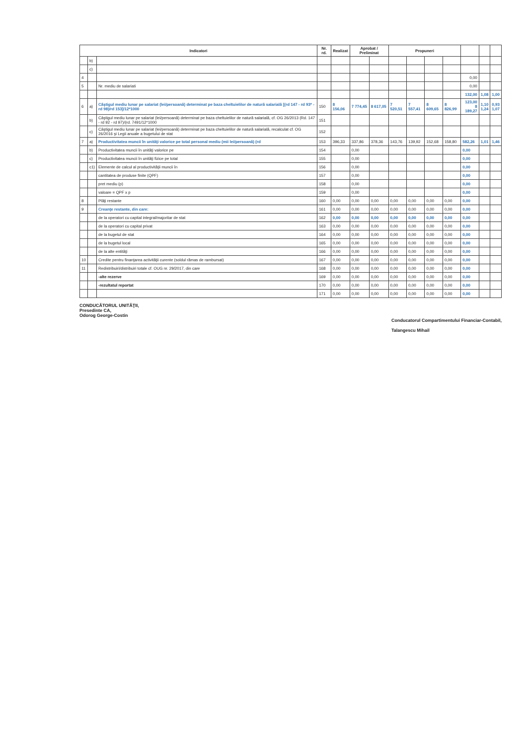| Indicatori | | | Nr. rd. | Realizat | Aprobat / Preliminat | | Propuneri | | | | | | |
| --- | --- | --- | --- | --- | --- | --- | --- | --- | --- | --- | --- | --- | --- |
| | b) | | | | | | | | | | | | |
| | c) | | | | | | | | | | | | |
| 4 | | | | | | | | | | | 0,00 | | |
| 5 | | Nr. mediu de salariati | | | | | | | | | 0,00 | | |
| | | | | | | | | | | | 132,00 | 1,08 | 1,00 |
| 6 | a) | Câştigul mediu lunar pe salariat (lei/persoană) determinat pe baza cheltuielilor de natură salarială [(rd 147 - rd 93* - rd 98)/rd 153]/12*1000 | 150 | 8 156,06 | 7 774,45 | 8 617,05 | 7 520,51 | 7 557,41 | 8 609,65 | 8 826,99 | 123,00 8 189,27 | 1,10 1,24 | 0,93 1,07 |
| | b) | Câştigul mediu lunar pe salariat (lei/persoană) determinat pe baza cheltuielilor de natură salarială, cf. OG 26/2013 (Rd. 147 - rd 92 - rd 97)/(rd. 7491/12*1000 | 151 | | | | | | | | | | |
| | c) | Câştigul mediu lunar pe salariat (lei/persoană) determinat pe baza cheltuielilor de natură salarială, recalculat cf. OG 26/2016 şi Legii anuale a bugetului de stat | 152 | | | | | | | | | | |
| 7 | a) | Productivitatea muncii în unităţi valorice pe total personal mediu (mii lei/persoană) (rd | 153 | 396,33 | 337,86 | 378,36 | 143,76 | 139,92 | 152,68 | 158,80 | 582,26 | 1,01 | 1,46 |
| | b) | Productivitatea muncii în unităţi valorice pe | 154 | | 0,00 | | | | | | 0,00 | | |
| | c) | Productivitatea muncii în unităţi fizice pe total | 155 | | 0,00 | | | | | | 0,00 | | |
| | c1) | Elemente de calcul al productivităţii muncii în | 156 | | 0,00 | | | | | | 0,00 | | |
| | | cantitatea de produse finite (QPF) | 157 | | 0,00 | | | | | | 0,00 | | |
| | | pret mediu (p) | 158 | | 0,00 | | | | | | 0,00 | | |
| | | valoare = QPF x p | 159 | | 0,00 | | | | | | 0,00 | | |
| 8 | | Plăţi restante | 160 | 0,00 | 0,00 | 0,00 | 0,00 | 0,00 | 0,00 | 0,00 | 0,00 | | |
| 9 | | Creanţe restante, din care: | 161 | 0,00 | 0,00 | 0,00 | 0,00 | 0,00 | 0,00 | 0,00 | 0,00 | | |
| | | de la operatori cu capital integral/majoritar de stat | 162 | 0,00 | 0,00 | 0,00 | 0,00 | 0,00 | 0,00 | 0,00 | 0,00 | | |
| | | de la operatori cu capital privat | 163 | 0,00 | 0,00 | 0,00 | 0,00 | 0,00 | 0,00 | 0,00 | 0,00 | | |
| | | de la bugetul de stat | 164 | 0,00 | 0,00 | 0,00 | 0,00 | 0,00 | 0,00 | 0,00 | 0,00 | | |
| | | de la bugetul local | 165 | 0,00 | 0,00 | 0,00 | 0,00 | 0,00 | 0,00 | 0,00 | 0,00 | | |
| | | de la alte entităţi | 166 | 0,00 | 0,00 | 0,00 | 0,00 | 0,00 | 0,00 | 0,00 | 0,00 | | |
| 10 | | Credite pentru finanţarea activităţii curente (soldul rămas de rambursat) | 167 | 0,00 | 0,00 | 0,00 | 0,00 | 0,00 | 0,00 | 0,00 | 0,00 | | |
| 11 | | Redistribuiri/distribuiri totale cf. OUG nr. 29/2017, din care | 168 | 0,00 | 0,00 | 0,00 | 0,00 | 0,00 | 0,00 | 0,00 | 0,00 | | |
| | | -alte rezerve | 169 | 0,00 | 0,00 | 0,00 | 0,00 | 0,00 | 0,00 | 0,00 | 0,00 | | |
| | | -rezultatul reportat | 170 | 0,00 | 0,00 | 0,00 | 0,00 | 0,00 | 0,00 | 0,00 | 0,00 | | |
| | | | 171 | 0,00 | 0,00 | 0,00 | 0,00 | 0,00 | 0,00 | 0,00 | 0,00 | | |
CONDUCĂTORUL UNITĂŢII,
Presedinte CA,
Odorog George-Costin
Conducatorul Compartimentului Financiar-Contabil,
Talangescu Mihail